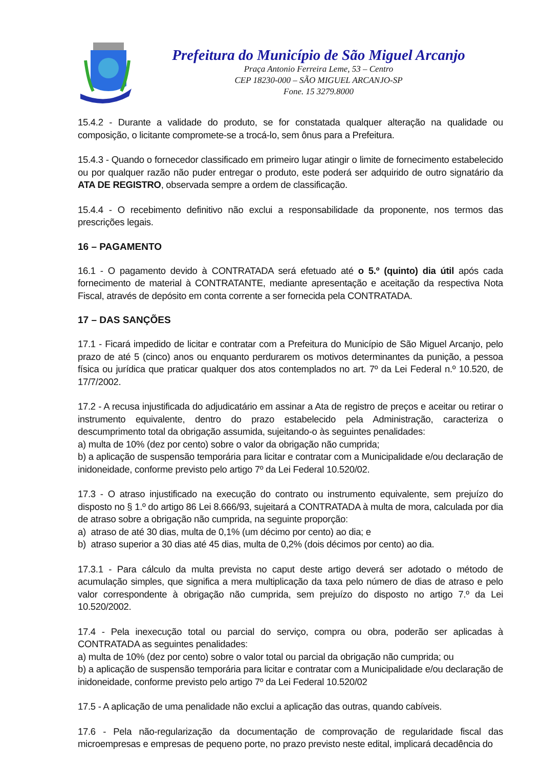Prefeitura do Município de São Miguel Arcanjo
Praça Antonio Ferreira Leme, 53 – Centro
CEP 18230-000 – SÃO MIGUEL ARCANJO-SP
Fone. 15 3279.8000
15.4.2 - Durante a validade do produto, se for constatada qualquer alteração na qualidade ou composição, o licitante compromete-se a trocá-lo, sem ônus para a Prefeitura.
15.4.3 - Quando o fornecedor classificado em primeiro lugar atingir o limite de fornecimento estabelecido ou por qualquer razão não puder entregar o produto, este poderá ser adquirido de outro signatário da ATA DE REGISTRO, observada sempre a ordem de classificação.
15.4.4 - O recebimento definitivo não exclui a responsabilidade da proponente, nos termos das prescrições legais.
16 – PAGAMENTO
16.1 - O pagamento devido à CONTRATADA será efetuado até o 5.º (quinto) dia útil após cada fornecimento de material à CONTRATANTE, mediante apresentação e aceitação da respectiva Nota Fiscal, através de depósito em conta corrente a ser fornecida pela CONTRATADA.
17 – DAS SANÇÕES
17.1 - Ficará impedido de licitar e contratar com a Prefeitura do Município de São Miguel Arcanjo, pelo prazo de até 5 (cinco) anos ou enquanto perdurarem os motivos determinantes da punição, a pessoa física ou jurídica que praticar qualquer dos atos contemplados no art. 7º da Lei Federal n.º 10.520, de 17/7/2002.
17.2 - A recusa injustificada do adjudicatário em assinar a Ata de registro de preços e aceitar ou retirar o instrumento equivalente, dentro do prazo estabelecido pela Administração, caracteriza o descumprimento total da obrigação assumida, sujeitando-o às seguintes penalidades:
a) multa de 10% (dez por cento) sobre o valor da obrigação não cumprida;
b) a aplicação de suspensão temporária para licitar e contratar com a Municipalidade e/ou declaração de inidoneidade, conforme previsto pelo artigo 7º da Lei Federal 10.520/02.
17.3 - O atraso injustificado na execução do contrato ou instrumento equivalente, sem prejuízo do disposto no § 1.º do artigo 86 Lei 8.666/93, sujeitará a CONTRATADA à multa de mora, calculada por dia de atraso sobre a obrigação não cumprida, na seguinte proporção:
a) atraso de até 30 dias, multa de 0,1% (um décimo por cento) ao dia; e
b) atraso superior a 30 dias até 45 dias, multa de 0,2% (dois décimos por cento) ao dia.
17.3.1 - Para cálculo da multa prevista no caput deste artigo deverá ser adotado o método de acumulação simples, que significa a mera multiplicação da taxa pelo número de dias de atraso e pelo valor correspondente à obrigação não cumprida, sem prejuízo do disposto no artigo 7.º da Lei 10.520/2002.
17.4 - Pela inexecução total ou parcial do serviço, compra ou obra, poderão ser aplicadas à CONTRATADA as seguintes penalidades:
a) multa de 10% (dez por cento) sobre o valor total ou parcial da obrigação não cumprida; ou
b) a aplicação de suspensão temporária para licitar e contratar com a Municipalidade e/ou declaração de inidoneidade, conforme previsto pelo artigo 7º da Lei Federal 10.520/02
17.5 - A aplicação de uma penalidade não exclui a aplicação das outras, quando cabíveis.
17.6 - Pela não-regularização da documentação de comprovação de regularidade fiscal das microempresas e empresas de pequeno porte, no prazo previsto neste edital, implicará decadência do